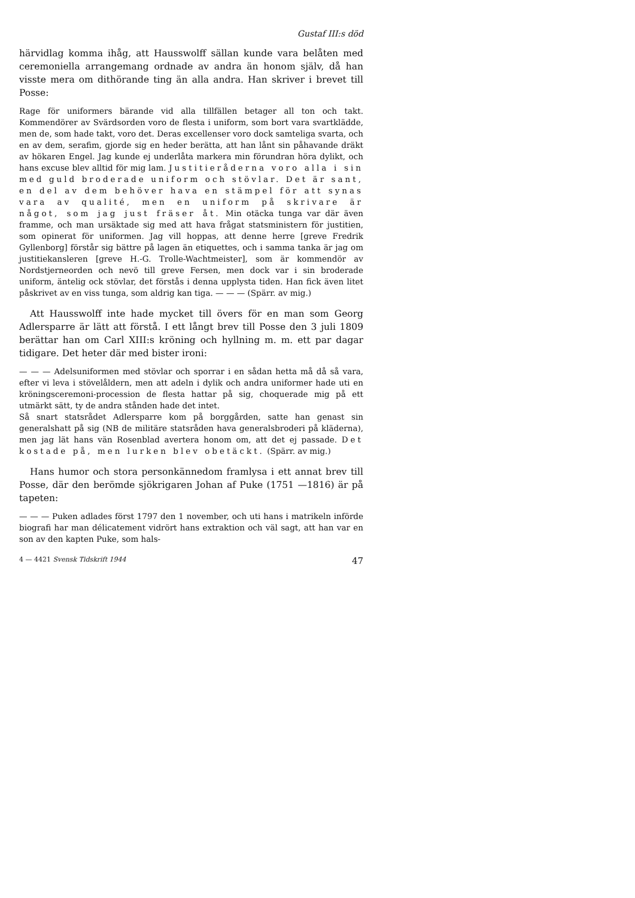Gustaf III:s död
härvidlag komma ihåg, att Hausswolff sällan kunde vara belåten med ceremoniella arrangemang ordnade av andra än honom själv, då han visste mera om dithörande ting än alla andra. Han skriver i brevet till Posse:
Rage för uniformers bärande vid alla tillfällen betager all ton och takt. Kommendörer av Svärdsorden voro de flesta i uniform, som bort vara svartklädde, men de, som hade takt, voro det. Deras excellenser voro dock samteliga svarta, och en av dem, serafim, gjorde sig en heder berätta, att han lånt sin påhavande dräkt av hökaren Engel. Jag kunde ej underlåta markera min förundran höra dylikt, och hans excuse blev alltid för mig lam. Justitieråderna voro alla i sin med guld broderade uniform och stövlar. Det är sant, en del av dem behöver hava en stämpel för att synas vara av qualité, men en uniform på skrivare är något, som jag just fräser åt. Min otäcka tunga var där även framme, och man ursäktade sig med att hava frågat statsministern för justitien, som opinerat för uniformen. Jag vill hoppas, att denne herre [greve Fredrik Gyllenborg] förstår sig bättre på lagen än etiquettes, och i samma tanka är jag om justitiekansleren [greve H.-G. Trolle-Wachtmeister], som är kommendör av Nordstjerneorden och nevö till greve Fersen, men dock var i sin broderade uniform, äntelig ock stövlar, det förstås i denna upplysta tiden. Han fick även litet påskrivet av en viss tunga, som aldrig kan tiga. — — — (Spärr. av mig.)
Att Hausswolff inte hade mycket till övers för en man som Georg Adlersparre är lätt att förstå. I ett långt brev till Posse den 3 juli 1809 berättar han om Carl XIII:s kröning och hyllning m. m. ett par dagar tidigare. Det heter där med bister ironi:
— — — Adelsuniformen med stövlar och sporrar i en sådan hetta må då så vara, efter vi leva i stövelåldern, men att adeln i dylik och andra uniformer hade uti en kröningsceremoni-procession de flesta hattar på sig, choquerade mig på ett utmärkt sätt, ty de andra stånden hade det intet.
Så snart statsrådet Adlersparre kom på borggården, satte han genast sin generalshatt på sig (NB de militäre statsråden hava generalsbroderi på kläderna), men jag lät hans vän Rosenblad avertera honom om, att det ej passade. Det kostade på, men lurken blev obetäckt. (Spärr. av mig.)
Hans humor och stora personkännedom framlysa i ett annat brev till Posse, där den berömde sjökrigaren Johan af Puke (1751 —1816) är på tapeten:
— — — Puken adlades först 1797 den 1 november, och uti hans i matrikeln införde biografi har man délicatement vidrört hans extraktion och väl sagt, att han var en son av den kapten Puke, som hals-
4 — 4421 Svensk Tidskrift 1944 47